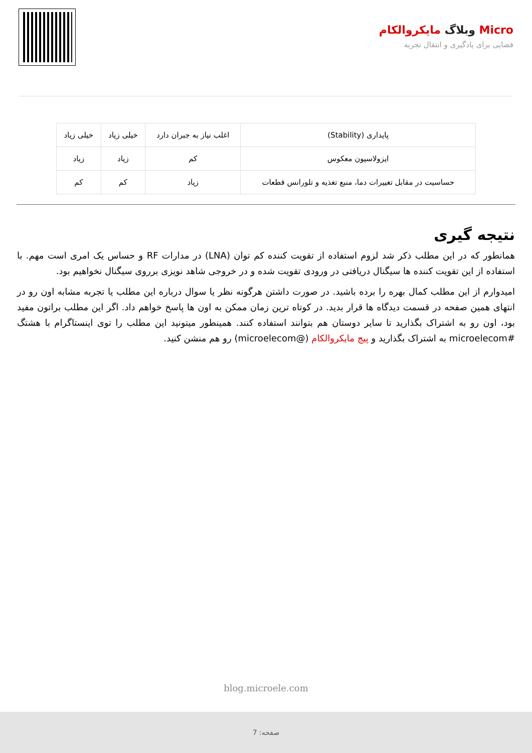Micro وبلاگ مایکروالکام
فضایی برای یادگیری و انتقال تجربه
| پایداری (Stability) | اغلب نیاز به جبران دارد | خیلی زیاد | خیلی زیاد |
| ایزولاسیون معکوس | کم | زیاد | زیاد |
| حساسیت در مقابل تغییرات دما، منبع تغذیه و تلورانس قطعات | زیاد | کم | کم |
نتیجه گیری
همانطور که در این مطلب ذکر شد لزوم استفاده از تقویت کننده کم توان (LNA) در مدارات RF و حساس یک امری است مهم. با استفاده از این تقویت کننده ها سیگنال دریافتی در ورودی تقویت شده و در خروجی شاهد نویزی برروی سیگنال نخواهیم بود.
امیدوارم از این مطلب کمال بهره را برده باشید. در صورت داشتن هرگونه نظر یا سوال درباره این مطلب یا تجربه مشابه اون رو در انتهای همین صفحه در قسمت دیدگاه ها قرار بدید. در کوتاه ترین زمان ممکن به اون ها پاسخ خواهم داد. اگر این مطلب براتون مفید بود، اون رو به اشتراک بگذارید تا سایر دوستان هم بتوانند استفاده کنند. همینطور میتونید این مطلب را توی اینستاگرام با هشتگ #microelecom به اشتراک بگذارید و پیج مایکروالکام (@microelecom) رو هم منشن کنید.
blog.microele.com
صفحه: 7